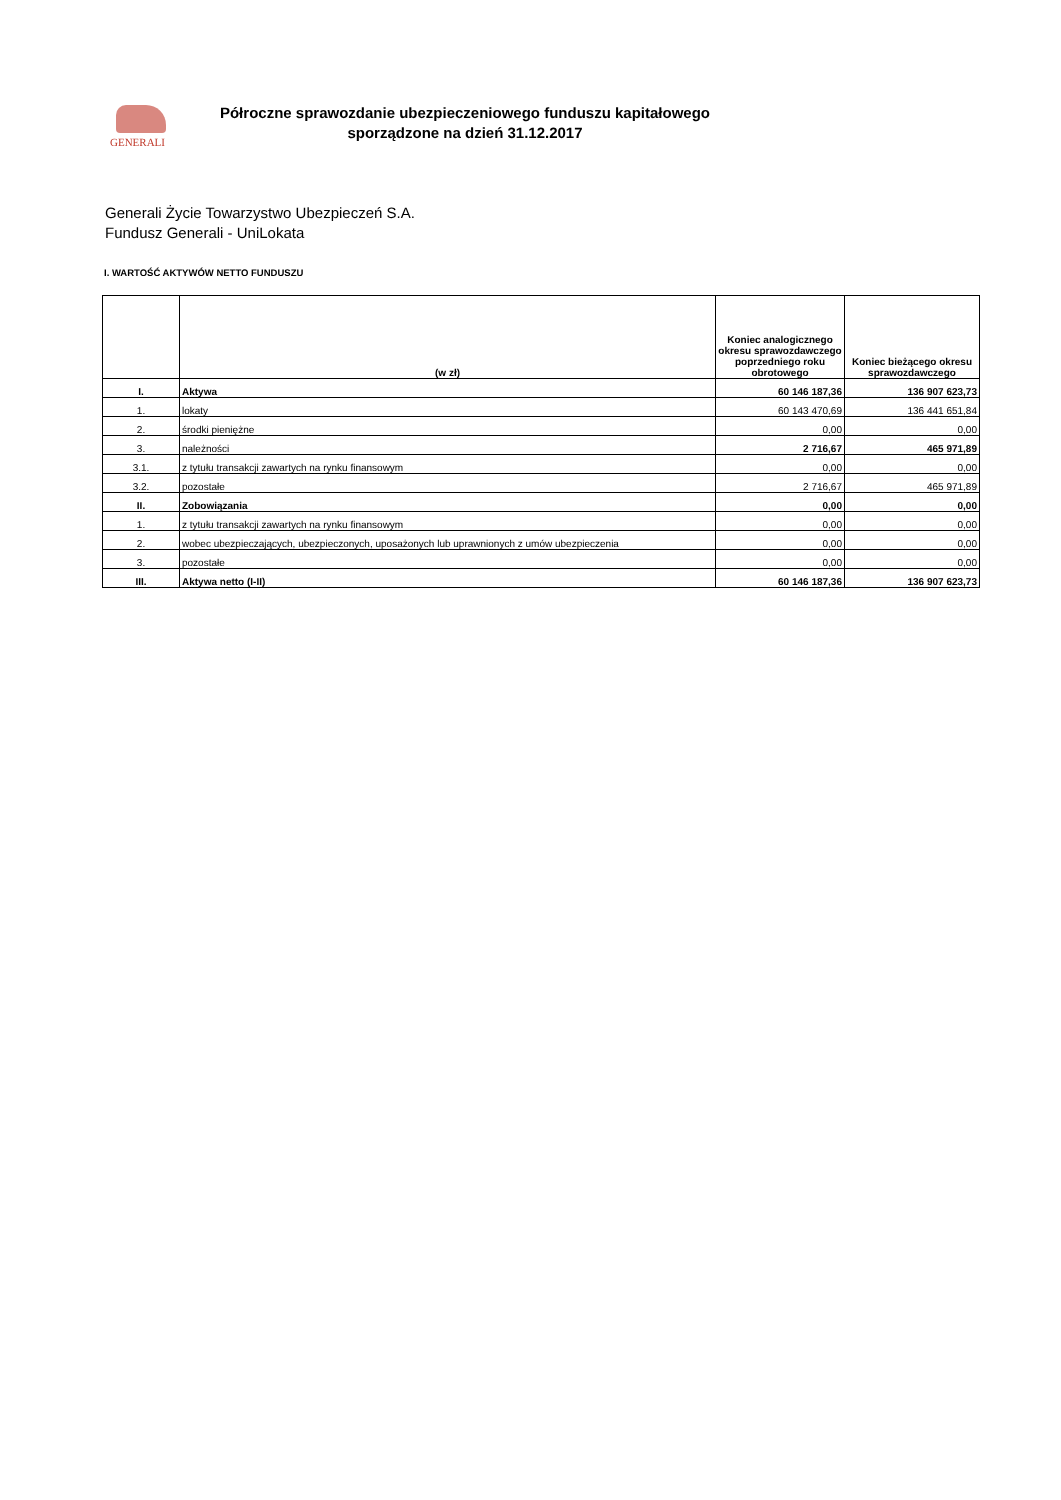GENERALI
Półroczne sprawozdanie ubezpieczeniowego funduszu kapitałowego
sporządzone na dzień 31.12.2017
Generali Życie Towarzystwo Ubezpieczeń S.A.
Fundusz Generali - UniLokata
I. WARTOŚĆ AKTYWÓW NETTO FUNDUSZU
| | (w zł) | Koniec analogicznego okresu sprawozdawczego poprzedniego roku obrotowego | Koniec bieżącego okresu sprawozdawczego |
| --- | --- | --- | --- |
| I. | Aktywa | 60 146 187,36 | 136 907 623,73 |
| 1. | lokaty | 60 143 470,69 | 136 441 651,84 |
| 2. | środki pieniężne | 0,00 | 0,00 |
| 3. | należności | 2 716,67 | 465 971,89 |
| 3.1. | z tytułu transakcji zawartych na rynku finansowym | 0,00 | 0,00 |
| 3.2. | pozostałe | 2 716,67 | 465 971,89 |
| II. | Zobowiązania | 0,00 | 0,00 |
| 1. | z tytułu transakcji zawartych na rynku finansowym | 0,00 | 0,00 |
| 2. | wobec ubezpieczających, ubezpieczonych, uposażonych lub uprawnionych z umów ubezpieczenia | 0,00 | 0,00 |
| 3. | pozostałe | 0,00 | 0,00 |
| III. | Aktywa netto (I-II) | 60 146 187,36 | 136 907 623,73 |